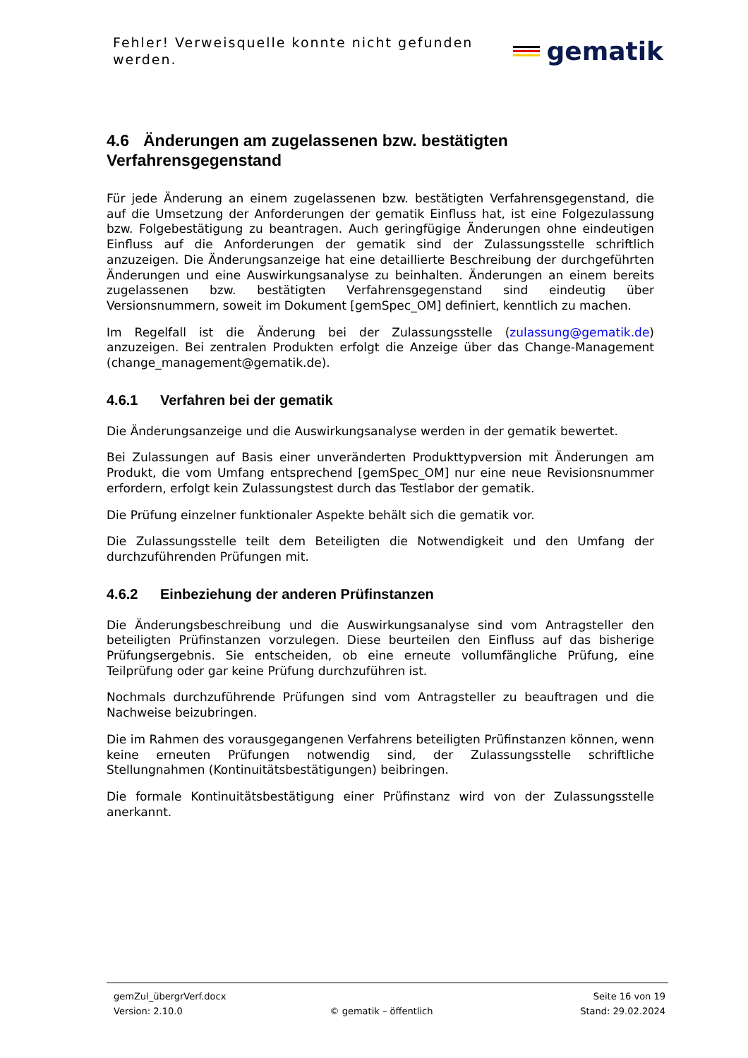Fehler! Verweisquelle konnte nicht gefunden werden.
gematik
4.6 Änderungen am zugelassenen bzw. bestätigten Verfahrensgegenstand
Für jede Änderung an einem zugelassenen bzw. bestätigten Verfahrensgegenstand, die auf die Umsetzung der Anforderungen der gematik Einfluss hat, ist eine Folgezulassung bzw. Folgebestätigung zu beantragen. Auch geringfügige Änderungen ohne eindeutigen Einfluss auf die Anforderungen der gematik sind der Zulassungsstelle schriftlich anzuzeigen. Die Änderungsanzeige hat eine detaillierte Beschreibung der durchgeführten Änderungen und eine Auswirkungsanalyse zu beinhalten. Änderungen an einem bereits zugelassenen bzw. bestätigten Verfahrensgegenstand sind eindeutig über Versionsnummern, soweit im Dokument [gemSpec_OM] definiert, kenntlich zu machen.
Im Regelfall ist die Änderung bei der Zulassungsstelle (zulassung@gematik.de) anzuzeigen. Bei zentralen Produkten erfolgt die Anzeige über das Change-Management (change_management@gematik.de).
4.6.1 Verfahren bei der gematik
Die Änderungsanzeige und die Auswirkungsanalyse werden in der gematik bewertet.
Bei Zulassungen auf Basis einer unveränderten Produkttypversion mit Änderungen am Produkt, die vom Umfang entsprechend [gemSpec_OM] nur eine neue Revisionsnummer erfordern, erfolgt kein Zulassungstest durch das Testlabor der gematik.
Die Prüfung einzelner funktionaler Aspekte behält sich die gematik vor.
Die Zulassungsstelle teilt dem Beteiligten die Notwendigkeit und den Umfang der durchzuführenden Prüfungen mit.
4.6.2 Einbeziehung der anderen Prüfinstanzen
Die Änderungsbeschreibung und die Auswirkungsanalyse sind vom Antragsteller den beteiligten Prüfinstanzen vorzulegen. Diese beurteilen den Einfluss auf das bisherige Prüfungsergebnis. Sie entscheiden, ob eine erneute vollumfängliche Prüfung, eine Teilprüfung oder gar keine Prüfung durchzuführen ist.
Nochmals durchzuführende Prüfungen sind vom Antragsteller zu beauftragen und die Nachweise beizubringen.
Die im Rahmen des vorausgegangenen Verfahrens beteiligten Prüfinstanzen können, wenn keine erneuten Prüfungen notwendig sind, der Zulassungsstelle schriftliche Stellungnahmen (Kontinuitätsbestätigungen) beibringen.
Die formale Kontinuitätsbestätigung einer Prüfinstanz wird von der Zulassungsstelle anerkannt.
gemZul_übergrVerf.docx Seite 16 von 19
Version: 2.10.0 © gematik – öffentlich Stand: 29.02.2024